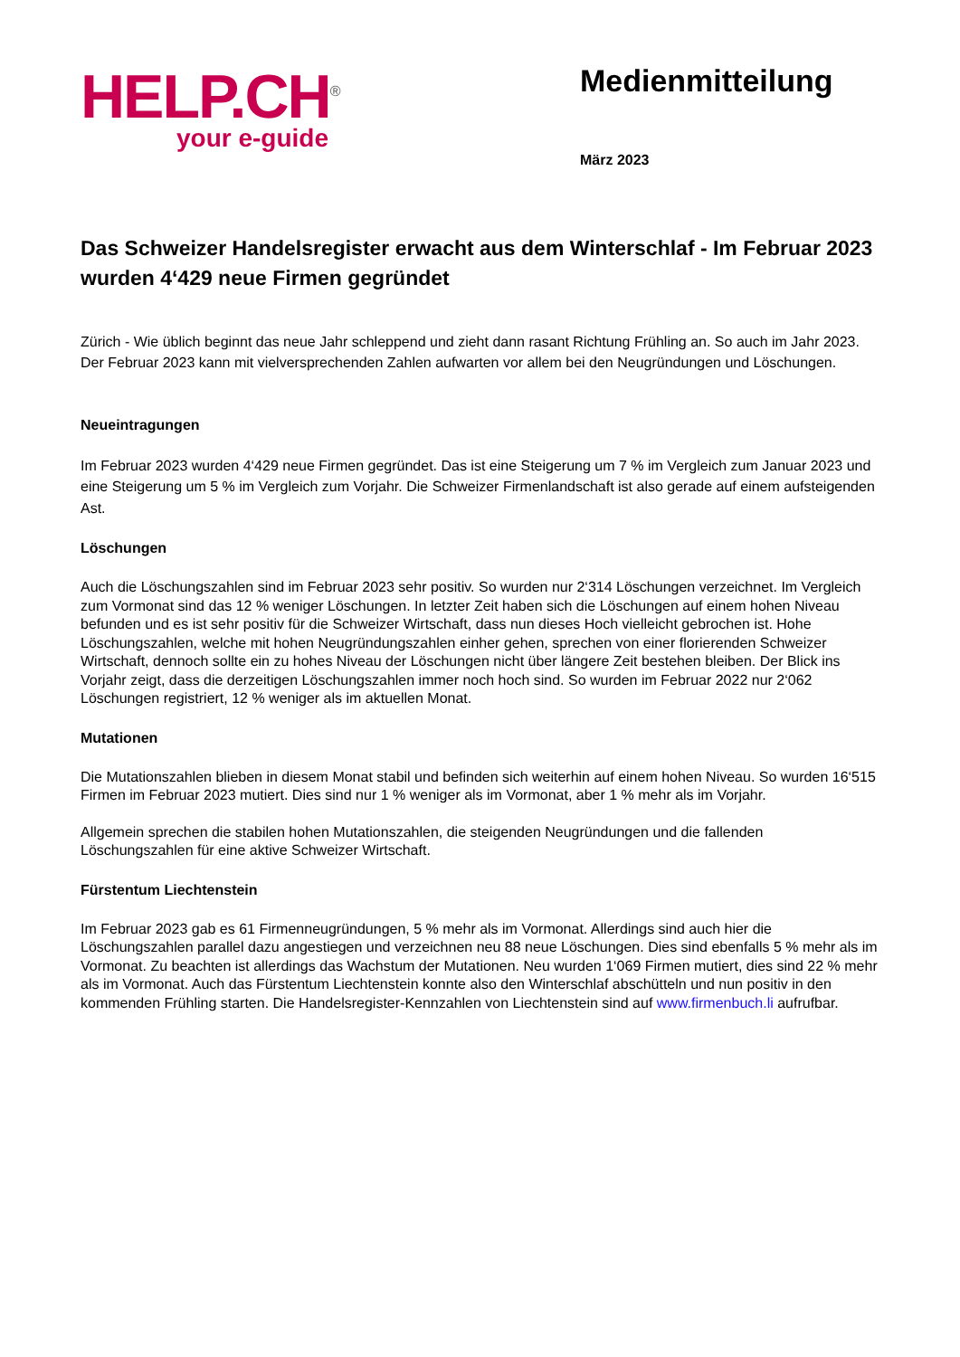HELP.CH<sup>®</sup>
your e-guide
Medienmitteilung
März 2023
Das Schweizer Handelsregister erwacht aus dem Winterschlaf - Im Februar 2023 wurden 4‘429 neue Firmen gegründet
Zürich - Wie üblich beginnt das neue Jahr schleppend und zieht dann rasant Richtung Frühling an. So auch im Jahr 2023. Der Februar 2023 kann mit vielversprechenden Zahlen aufwarten vor allem bei den Neugründungen und Löschungen.
Neueintragungen
Im Februar 2023 wurden 4‘429 neue Firmen gegründet. Das ist eine Steigerung um 7 % im Vergleich zum Januar 2023 und eine Steigerung um 5 % im Vergleich zum Vorjahr. Die Schweizer Firmenlandschaft ist also gerade auf einem aufsteigenden Ast.
Löschungen
Auch die Löschungszahlen sind im Februar 2023 sehr positiv. So wurden nur 2‘314 Löschungen verzeichnet. Im Vergleich zum Vormonat sind das 12 % weniger Löschungen. In letzter Zeit haben sich die Löschungen auf einem hohen Niveau befunden und es ist sehr positiv für die Schweizer Wirtschaft, dass nun dieses Hoch vielleicht gebrochen ist. Hohe Löschungszahlen, welche mit hohen Neugründungszahlen einher gehen, sprechen von einer florierenden Schweizer Wirtschaft, dennoch sollte ein zu hohes Niveau der Löschungen nicht über längere Zeit bestehen bleiben. Der Blick ins Vorjahr zeigt, dass die derzeitigen Löschungszahlen immer noch hoch sind. So wurden im Februar 2022 nur 2‘062 Löschungen registriert, 12 % weniger als im aktuellen Monat.
Mutationen
Die Mutationszahlen blieben in diesem Monat stabil und befinden sich weiterhin auf einem hohen Niveau. So wurden 16‘515 Firmen im Februar 2023 mutiert. Dies sind nur 1 % weniger als im Vormonat, aber 1 % mehr als im Vorjahr.
Allgemein sprechen die stabilen hohen Mutationszahlen, die steigenden Neugründungen und die fallenden Löschungszahlen für eine aktive Schweizer Wirtschaft.
Fürstentum Liechtenstein
Im Februar 2023 gab es 61 Firmenneugründungen, 5 % mehr als im Vormonat. Allerdings sind auch hier die Löschungszahlen parallel dazu angestiegen und verzeichnen neu 88 neue Löschungen. Dies sind ebenfalls 5 % mehr als im Vormonat. Zu beachten ist allerdings das Wachstum der Mutationen. Neu wurden 1‘069 Firmen mutiert, dies sind 22 % mehr als im Vormonat. Auch das Fürstentum Liechtenstein konnte also den Winterschlaf abschütteln und nun positiv in den kommenden Frühling starten. Die Handelsregister-Kennzahlen von Liechtenstein sind auf www.firmenbuch.li aufrufbar.